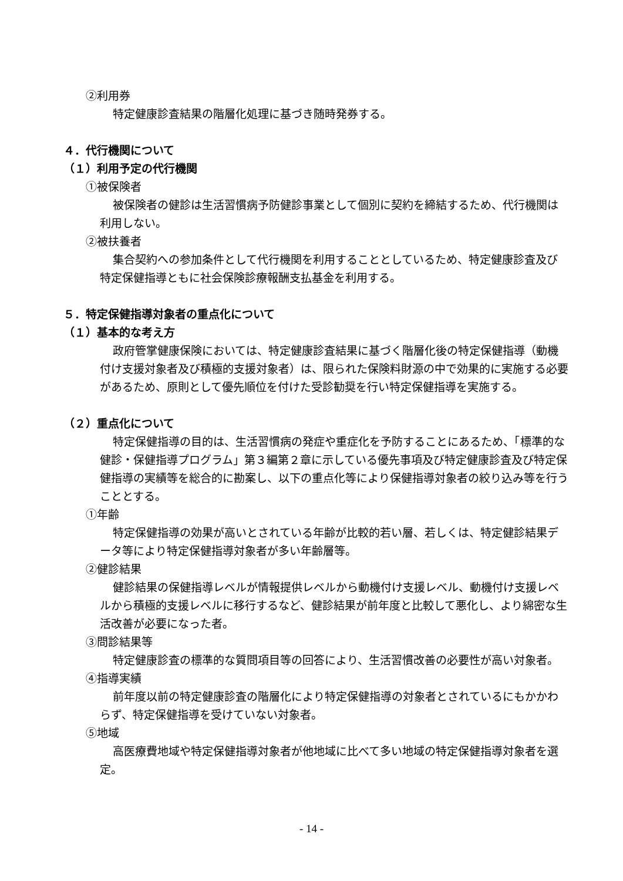②利用券
特定健康診査結果の階層化処理に基づき随時発券する。
４．代行機関について
（１）利用予定の代行機関
①被保険者
被保険者の健診は生活習慣病予防健診事業として個別に契約を締結するため、代行機関は利用しない。
②被扶養者
集合契約への参加条件として代行機関を利用することとしているため、特定健康診査及び特定保健指導ともに社会保険診療報酬支払基金を利用する。
５．特定保健指導対象者の重点化について
（１）基本的な考え方
政府管掌健康保険においては、特定健康診査結果に基づく階層化後の特定保健指導（動機付け支援対象者及び積極的支援対象者）は、限られた保険料財源の中で効果的に実施する必要があるため、原則として優先順位を付けた受診勧奨を行い特定保健指導を実施する。
（２）重点化について
特定保健指導の目的は、生活習慣病の発症や重症化を予防することにあるため、「標準的な健診・保健指導プログラム」第３編第２章に示している優先事項及び特定健康診査及び特定保健指導の実績等を総合的に勘案し、以下の重点化等により保健指導対象者の絞り込み等を行うこととする。
①年齢
特定保健指導の効果が高いとされている年齢が比較的若い層、若しくは、特定健診結果データ等により特定保健指導対象者が多い年齢層等。
②健診結果
健診結果の保健指導レベルが情報提供レベルから動機付け支援レベル、動機付け支援レベルから積極的支援レベルに移行するなど、健診結果が前年度と比較して悪化し、より綿密な生活改善が必要になった者。
③問診結果等
特定健康診査の標準的な質問項目等の回答により、生活習慣改善の必要性が高い対象者。
④指導実績
前年度以前の特定健康診査の階層化により特定保健指導の対象者とされているにもかかわらず、特定保健指導を受けていない対象者。
⑤地域
高医療費地域や特定保健指導対象者が他地域に比べて多い地域の特定保健指導対象者を選定。
- 14 -